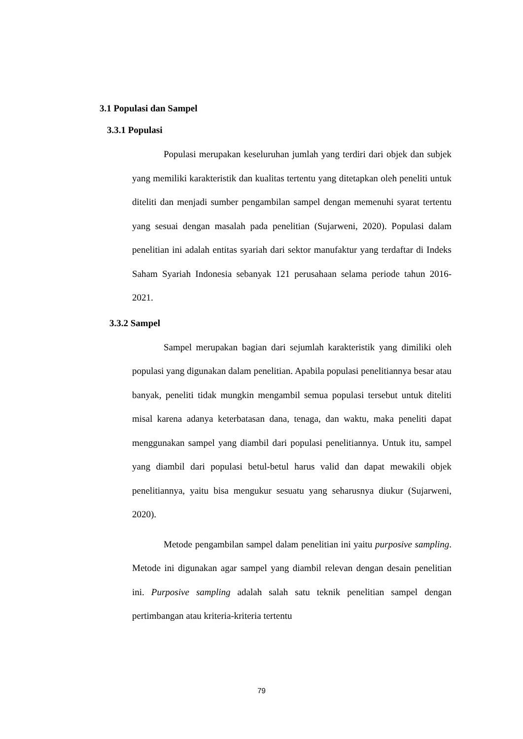3.1 Populasi dan Sampel
3.3.1 Populasi
Populasi merupakan keseluruhan jumlah yang terdiri dari objek dan subjek yang memiliki karakteristik dan kualitas tertentu yang ditetapkan oleh peneliti untuk diteliti dan menjadi sumber pengambilan sampel dengan memenuhi syarat tertentu yang sesuai dengan masalah pada penelitian (Sujarweni, 2020). Populasi dalam penelitian ini adalah entitas syariah dari sektor manufaktur yang terdaftar di Indeks Saham Syariah Indonesia sebanyak 121 perusahaan selama periode tahun 2016-2021.
3.3.2 Sampel
Sampel merupakan bagian dari sejumlah karakteristik yang dimiliki oleh populasi yang digunakan dalam penelitian. Apabila populasi penelitiannya besar atau banyak, peneliti tidak mungkin mengambil semua populasi tersebut untuk diteliti misal karena adanya keterbatasan dana, tenaga, dan waktu, maka peneliti dapat menggunakan sampel yang diambil dari populasi penelitiannya. Untuk itu, sampel yang diambil dari populasi betul-betul harus valid dan dapat mewakili objek penelitiannya, yaitu bisa mengukur sesuatu yang seharusnya diukur (Sujarweni, 2020).
Metode pengambilan sampel dalam penelitian ini yaitu purposive sampling. Metode ini digunakan agar sampel yang diambil relevan dengan desain penelitian ini. Purposive sampling adalah salah satu teknik penelitian sampel dengan pertimbangan atau kriteria-kriteria tertentu
79